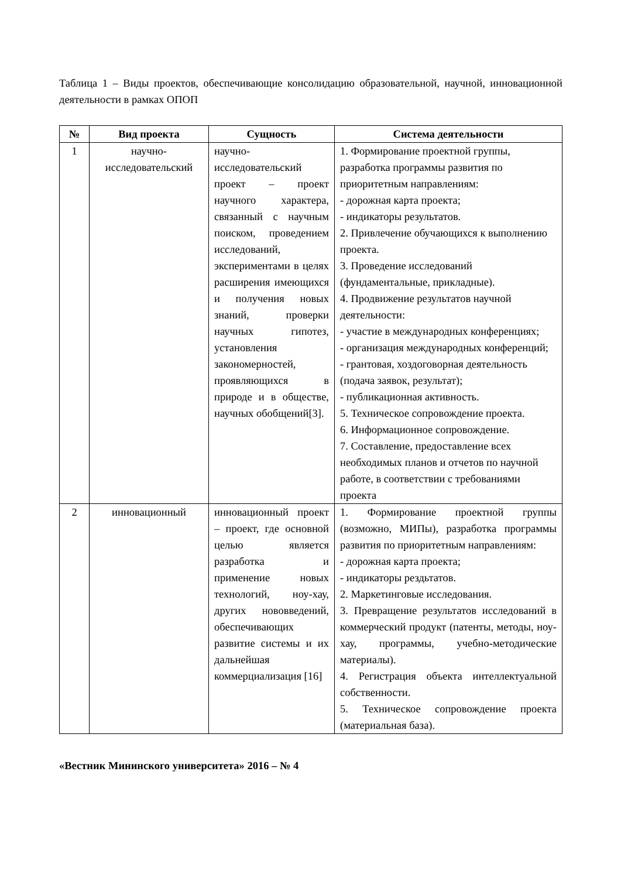Таблица 1 – Виды проектов, обеспечивающие консолидацию образовательной, научной, инновационной деятельности в рамках ОПОП
| № | Вид проекта | Сущность | Система деятельности |
| --- | --- | --- | --- |
| 1 | научно-исследовательский | научно-исследовательский проект – проект научного характера, связанный с научным поиском, проведением исследований, экспериментами в целях расширения имеющихся и получения новых знаний, проверки научных гипотез, установления закономерностей, проявляющихся в природе и в обществе, научных обобщений[3]. | 1. Формирование проектной группы, разработка программы развития по приоритетным направлениям: - дорожная карта проекта; - индикаторы результатов. 2. Привлечение обучающихся к выполнению проекта. 3. Проведение исследований (фундаментальные, прикладные). 4. Продвижение результатов научной деятельности: - участие в международных конференциях; - организация международных конференций; - грантовая, хоздоговорная деятельность (подача заявок, результат); - публикационная активность. 5. Техническое сопровождение проекта. 6. Информационное сопровождение. 7. Составление, предоставление всех необходимых планов и отчетов по научной работе, в соответствии с требованиями проекта |
| 2 | инновационный | инновационный проект – проект, где основной целью является разработка и применение новых технологий, ноу-хау, других нововведений, обеспечивающих развитие системы и их дальнейшая коммерциализация [16] | 1. Формирование проектной группы (возможно, МИПы), разработка программы развития по приоритетным направлениям: - дорожная карта проекта; - индикаторы рездьтатов. 2. Маркетинговые исследования. 3. Превращение результатов исследований в коммерческий продукт (патенты, методы, ноу-хау, программы, учебно-методические материалы). 4. Регистрация объекта интеллектуальной собственности. 5. Техническое сопровождение проекта (материальная база). |
«Вестник Мининского университета» 2016 – № 4